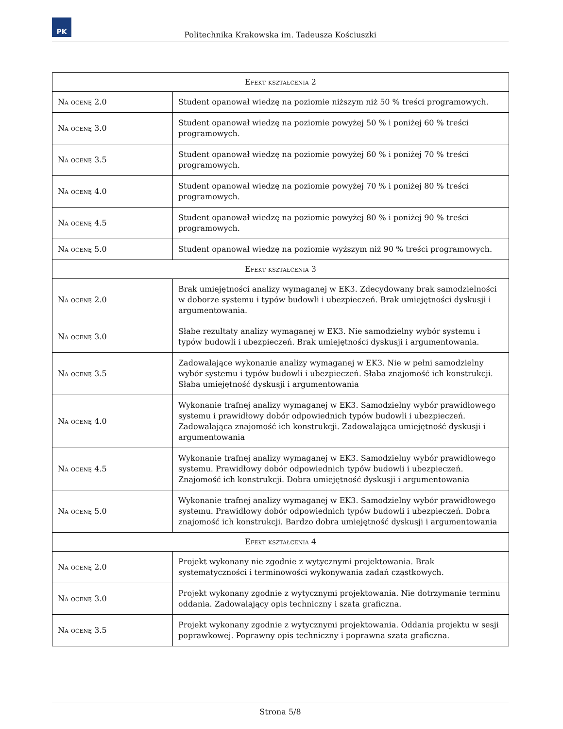PK
Politechnika Krakowska im. Tadeusza Kościuszki
| Efekt kształcenia 2 | |
| Na ocenę 2.0 | Student opanował wiedzę na poziomie niższym niż 50 % treści programowych. |
| Na ocenę 3.0 | Student opanował wiedzę na poziomie powyżej 50 % i poniżej 60 % treści programowych. |
| Na ocenę 3.5 | Student opanował wiedzę na poziomie powyżej 60 % i poniżej 70 % treści programowych. |
| Na ocenę 4.0 | Student opanował wiedzę na poziomie powyżej 70 % i poniżej 80 % treści programowych. |
| Na ocenę 4.5 | Student opanował wiedzę na poziomie powyżej 80 % i poniżej 90 % treści programowych. |
| Na ocenę 5.0 | Student opanował wiedzę na poziomie wyższym niż 90 % treści programowych. |
| Efekt kształcenia 3 | |
| Na ocenę 2.0 | Brak umiejętności analizy wymaganej w EK3. Zdecydowany brak samodzielności w doborze systemu i typów budowli i ubezpieczeń. Brak umiejętności dyskusji i argumentowania. |
| Na ocenę 3.0 | Słabe rezultaty analizy wymaganej w EK3. Nie samodzielny wybór systemu i typów budowli i ubezpieczeń. Brak umiejętności dyskusji i argumentowania. |
| Na ocenę 3.5 | Zadowalające wykonanie analizy wymaganej w EK3. Nie w pełni samodzielny wybór systemu i typów budowli i ubezpieczeń. Słaba znajomość ich konstrukcji. Słaba umiejętność dyskusji i argumentowania |
| Na ocenę 4.0 | Wykonanie trafnej analizy wymaganej w EK3. Samodzielny wybór prawidłowego systemu i prawidłowy dobór odpowiednich typów budowli i ubezpieczeń. Zadowalająca znajomość ich konstrukcji. Zadowalająca umiejętność dyskusji i argumentowania |
| Na ocenę 4.5 | Wykonanie trafnej analizy wymaganej w EK3. Samodzielny wybór prawidłowego systemu. Prawidłowy dobór odpowiednich typów budowli i ubezpieczeń. Znajomość ich konstrukcji. Dobra umiejętność dyskusji i argumentowania |
| Na ocenę 5.0 | Wykonanie trafnej analizy wymaganej w EK3. Samodzielny wybór prawidłowego systemu. Prawidłowy dobór odpowiednich typów budowli i ubezpieczeń. Dobra znajomość ich konstrukcji. Bardzo dobra umiejętność dyskusji i argumentowania |
| Efekt kształcenia 4 | |
| Na ocenę 2.0 | Projekt wykonany nie zgodnie z wytycznymi projektowania. Brak systematyczności i terminowości wykonywania zadań cząstkowych. |
| Na ocenę 3.0 | Projekt wykonany zgodnie z wytycznymi projektowania. Nie dotrzymanie terminu oddania. Zadowalający opis techniczny i szata graficzna. |
| Na ocenę 3.5 | Projekt wykonany zgodnie z wytycznymi projektowania. Oddania projektu w sesji poprawkowej. Poprawny opis techniczny i poprawna szata graficzna. |
Strona 5/8